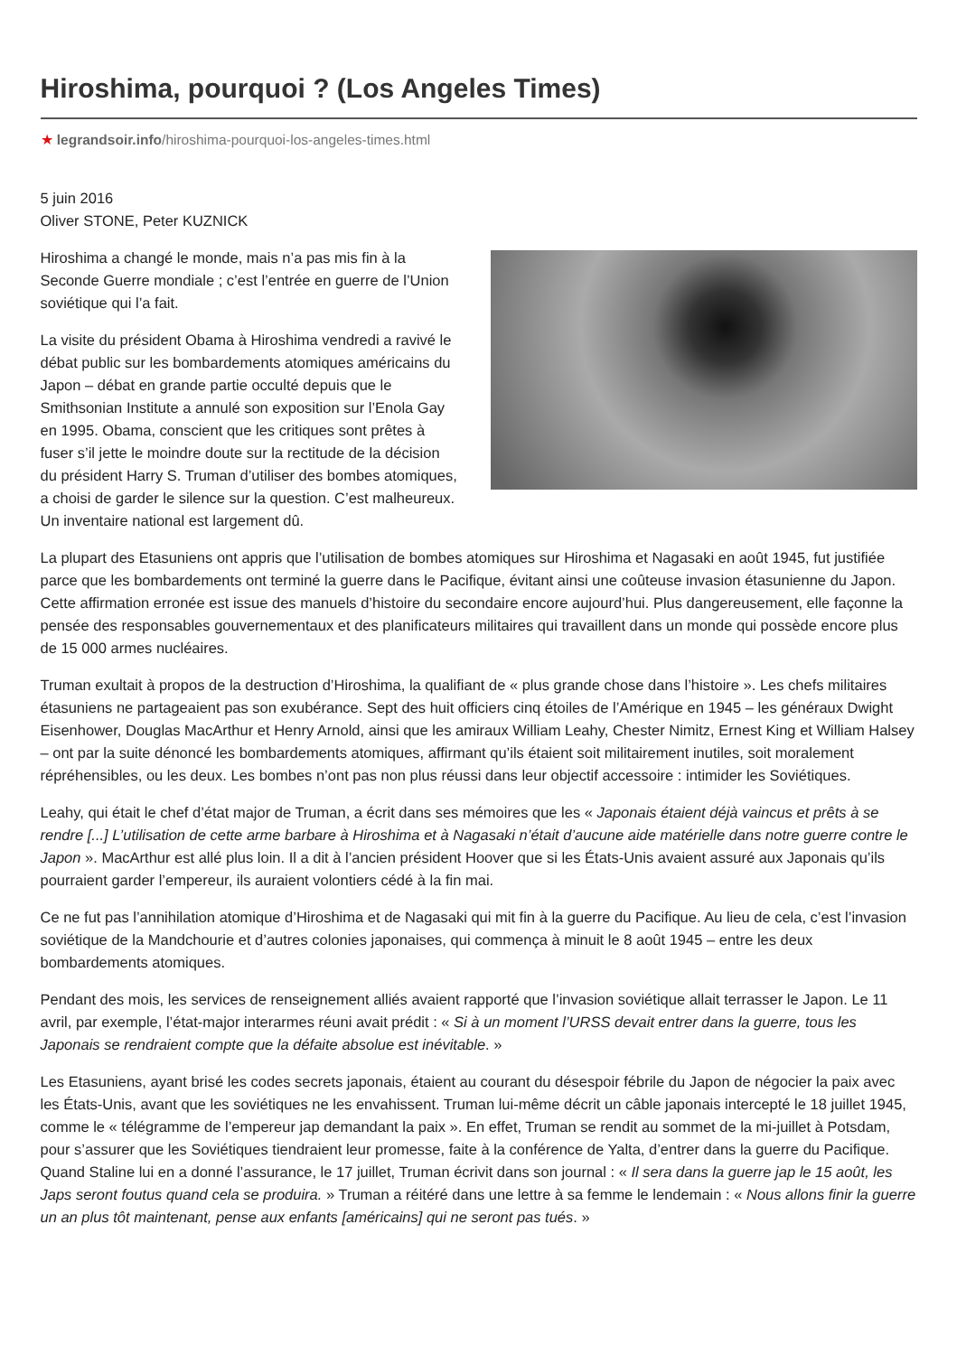Hiroshima, pourquoi ? (Los Angeles Times)
★ legrandsoir.info/hiroshima-pourquoi-los-angeles-times.html
5 juin 2016
Oliver STONE, Peter KUZNICK
Hiroshima a changé le monde, mais n’a pas mis fin à la Seconde Guerre mondiale ; c’est l’entrée en guerre de l’Union soviétique qui l’a fait.
La visite du président Obama à Hiroshima vendredi a ravivé le débat public sur les bombardements atomiques américains du Japon – débat en grande partie occulté depuis que le Smithsonian Institute a annulé son exposition sur l’Enola Gay en 1995. Obama, conscient que les critiques sont prêtes à fuser s’il jette le moindre doute sur la rectitude de la décision du président Harry S. Truman d’utiliser des bombes atomiques, a choisi de garder le silence sur la question. C’est malheureux. Un inventaire national est largement dû.
La plupart des Etasuniens ont appris que l’utilisation de bombes atomiques sur Hiroshima et Nagasaki en août 1945, fut justifiée parce que les bombardements ont terminé la guerre dans le Pacifique, évitant ainsi une coûteuse invasion étasunienne du Japon. Cette affirmation erronée est issue des manuels d’histoire du secondaire encore aujourd’hui. Plus dangereusement, elle façonne la pensée des responsables gouvernementaux et des planificateurs militaires qui travaillent dans un monde qui possède encore plus de 15 000 armes nucléaires.
Truman exultait à propos de la destruction d’Hiroshima, la qualifiant de « plus grande chose dans l’histoire ». Les chefs militaires étasuniens ne partageaient pas son exubérance. Sept des huit officiers cinq étoiles de l’Amérique en 1945 – les généraux Dwight Eisenhower, Douglas MacArthur et Henry Arnold, ainsi que les amiraux William Leahy, Chester Nimitz, Ernest King et William Halsey – ont par la suite dénoncé les bombardements atomiques, affirmant qu’ils étaient soit militairement inutiles, soit moralement répréhensibles, ou les deux. Les bombes n’ont pas non plus réussi dans leur objectif accessoire : intimider les Soviétiques.
Leahy, qui était le chef d’état major de Truman, a écrit dans ses mémoires que les « Japonais étaient déjà vaincus et prêts à se rendre [...] L’utilisation de cette arme barbare à Hiroshima et à Nagasaki n’était d’aucune aide matérielle dans notre guerre contre le Japon ». MacArthur est allé plus loin. Il a dit à l’ancien président Hoover que si les États-Unis avaient assuré aux Japonais qu’ils pourraient garder l’empereur, ils auraient volontiers cédé à la fin mai.
Ce ne fut pas l’annihilation atomique d’Hiroshima et de Nagasaki qui mit fin à la guerre du Pacifique. Au lieu de cela, c’est l’invasion soviétique de la Mandchourie et d’autres colonies japonaises, qui commença à minuit le 8 août 1945 – entre les deux bombardements atomiques.
Pendant des mois, les services de renseignement alliés avaient rapporté que l’invasion soviétique allait terrasser le Japon. Le 11 avril, par exemple, l’état-major interarmes réuni avait prédit : « Si à un moment l’URSS devait entrer dans la guerre, tous les Japonais se rendraient compte que la défaite absolue est inévitable. »
Les Etasuniens, ayant brisé les codes secrets japonais, étaient au courant du désespoir fébrile du Japon de négocier la paix avec les États-Unis, avant que les soviétiques ne les envahissent. Truman lui-même décrit un câble japonais intercepté le 18 juillet 1945, comme le « télégramme de l’empereur jap demandant la paix ». En effet, Truman se rendit au sommet de la mi-juillet à Potsdam, pour s’assurer que les Soviétiques tiendraient leur promesse, faite à la conférence de Yalta, d’entrer dans la guerre du Pacifique. Quand Staline lui en a donné l’assurance, le 17 juillet, Truman écrivit dans son journal : « Il sera dans la guerre jap le 15 août, les Japs seront foutus quand cela se produira. » Truman a réitéré dans une lettre à sa femme le lendemain : « Nous allons finir la guerre un an plus tôt maintenant, pense aux enfants [américains] qui ne seront pas tués. »